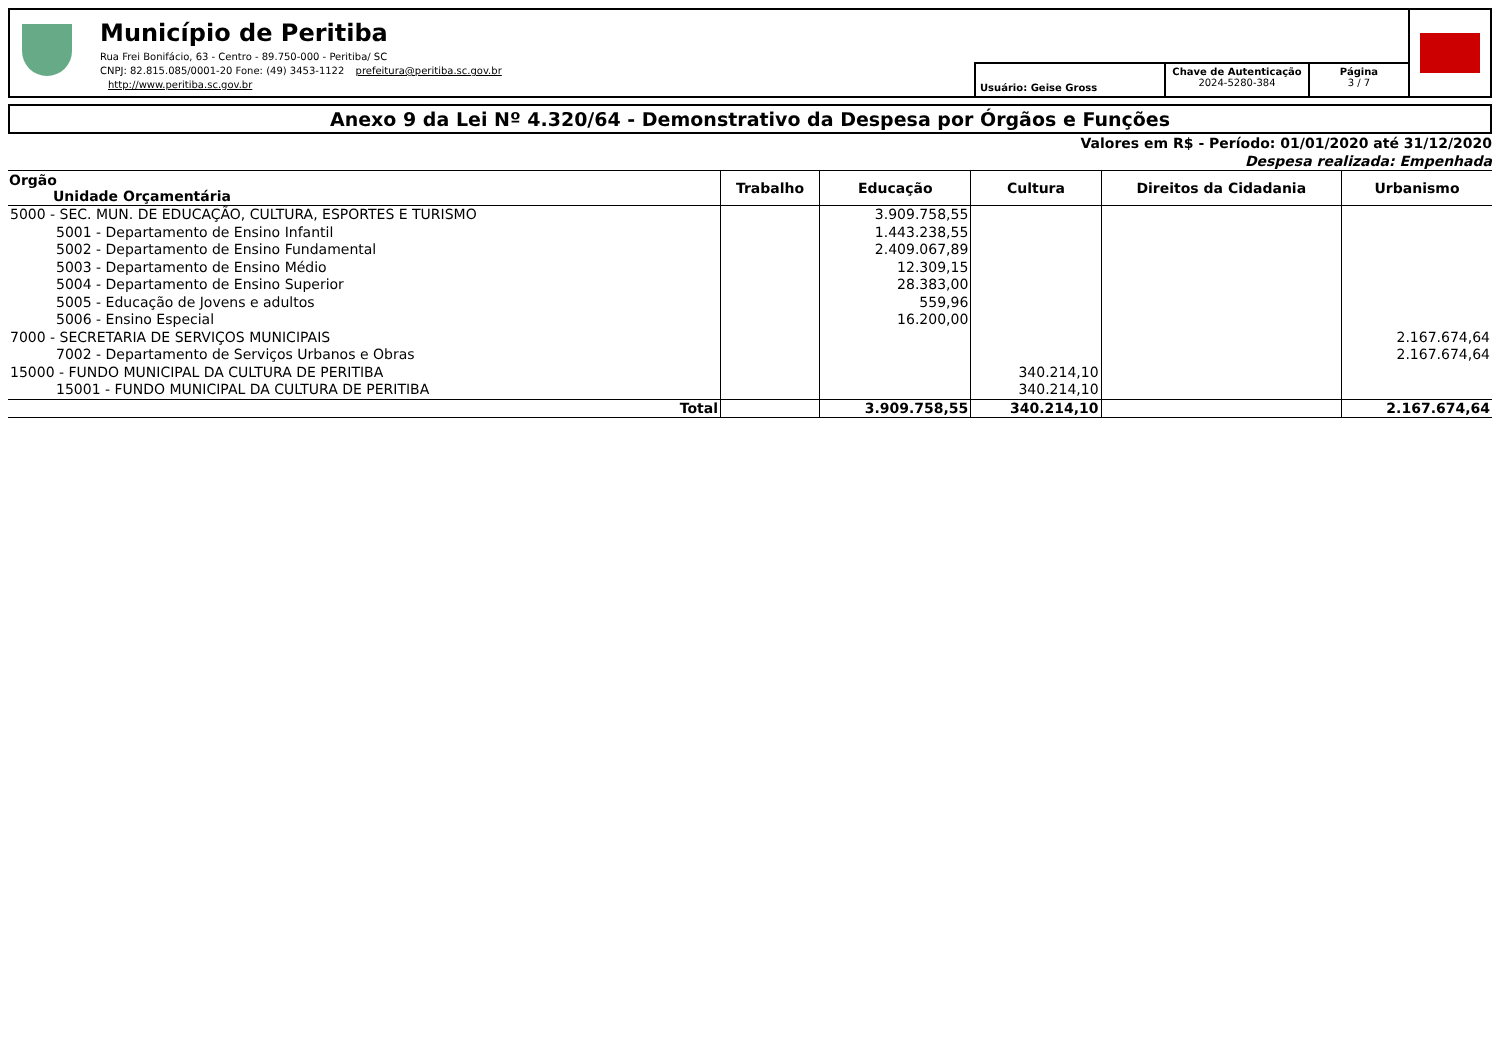Município de Peritiba
Rua Frei Bonifácio, 63 - Centro - 89.750-000 - Peritiba/ SC
CNPJ: 82.815.085/0001-20 Fone: (49) 3453-1122 prefeitura@peritiba.sc.gov.br
http://www.peritiba.sc.gov.br
Usuário: Geise Gross
Chave de Autenticação
2024-5280-384
Página
3 / 7
Anexo 9 da Lei Nº 4.320/64 - Demonstrativo da Despesa por Órgãos e Funções
Valores em R$ - Período: 01/01/2020 até 31/12/2020
Despesa realizada: Empenhada
| Orgão Unidade Orçamentária | Trabalho | Educação | Cultura | Direitos da Cidadania | Urbanismo |
| --- | --- | --- | --- | --- | --- |
| 5000 - SEC. MUN. DE EDUCAÇÃO, CULTURA, ESPORTES E TURISMO | | 3.909.758,55 | | | |
| 5001 - Departamento de Ensino Infantil | | 1.443.238,55 | | | |
| 5002 - Departamento de Ensino Fundamental | | 2.409.067,89 | | | |
| 5003 - Departamento de Ensino Médio | | 12.309,15 | | | |
| 5004 - Departamento de Ensino Superior | | 28.383,00 | | | |
| 5005 - Educação de Jovens e adultos | | 559,96 | | | |
| 5006 - Ensino Especial | | 16.200,00 | | | |
| 7000 - SECRETARIA DE SERVIÇOS MUNICIPAIS | | | | | 2.167.674,64 |
| 7002 - Departamento de Serviços Urbanos e Obras | | | | | 2.167.674,64 |
| 15000 - FUNDO MUNICIPAL DA CULTURA DE PERITIBA | | | 340.214,10 | | |
| 15001 - FUNDO MUNICIPAL DA CULTURA DE PERITIBA | | | 340.214,10 | | |
| Total | | 3.909.758,55 | 340.214,10 | | 2.167.674,64 |